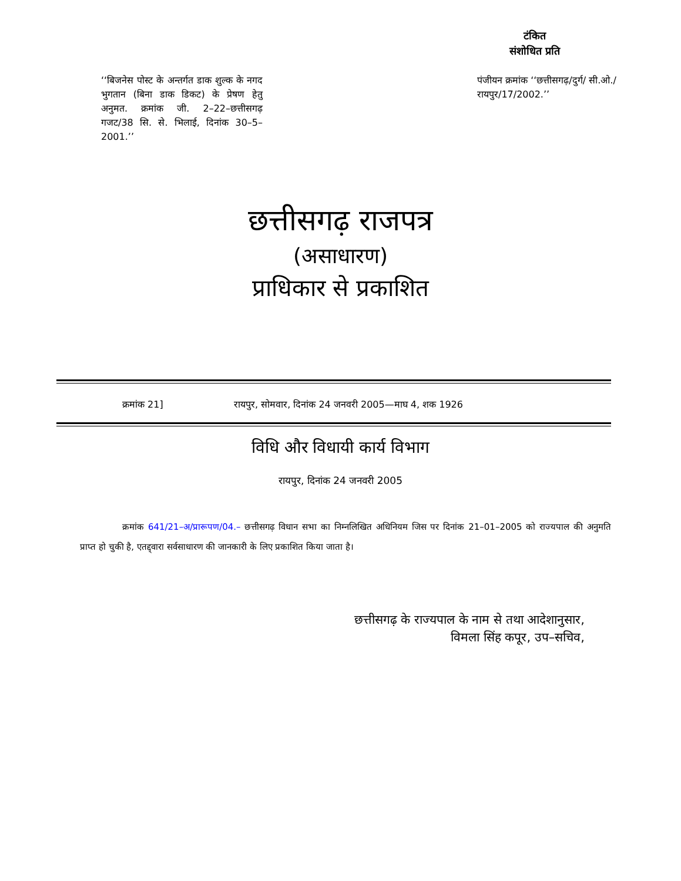टंकित
संशोधित प्रति
‘‘बिजनेस पोस्ट के अन्तर्गत डाक शुल्क के नगद भुगतान (बिना डाक डिकट) के प्रेषण हेतु अनुमत. क्रमांक जी. 2–22–छत्तीसगढ़ गजट/38 सि. से. भिलाई, दिनांक 30–5–2001.’’
पंजीयन क्रमांक ‘‘छत्तीसगढ़/दुर्ग/ सी.ओ./रायपुर/17/2002.’’
छत्तीसगढ़ राजपत्र
(असाधारण)
प्राधिकार से प्रकाशित
क्रमांक 21] रायपुर, सोमवार, दिनांक 24 जनवरी 2005—माघ 4, शक 1926
विधि और विधायी कार्य विभाग
रायपुर, दिनांक 24 जनवरी 2005
क्रमांक 641/21–अ/प्रारूपण/04.– छत्तीसगढ़ विधान सभा का निम्नलिखित अधिनियम जिस पर दिनांक 21–01–2005 को राज्यपाल की अनुमति प्राप्त हो चुकी है, एतद्द्वारा सर्वसाधारण की जानकारी के लिए प्रकाशित किया जाता है।
छत्तीसगढ़ के राज्यपाल के नाम से तथा आदेशानुसार,
विमला सिंह कपूर, उप–सचिव,